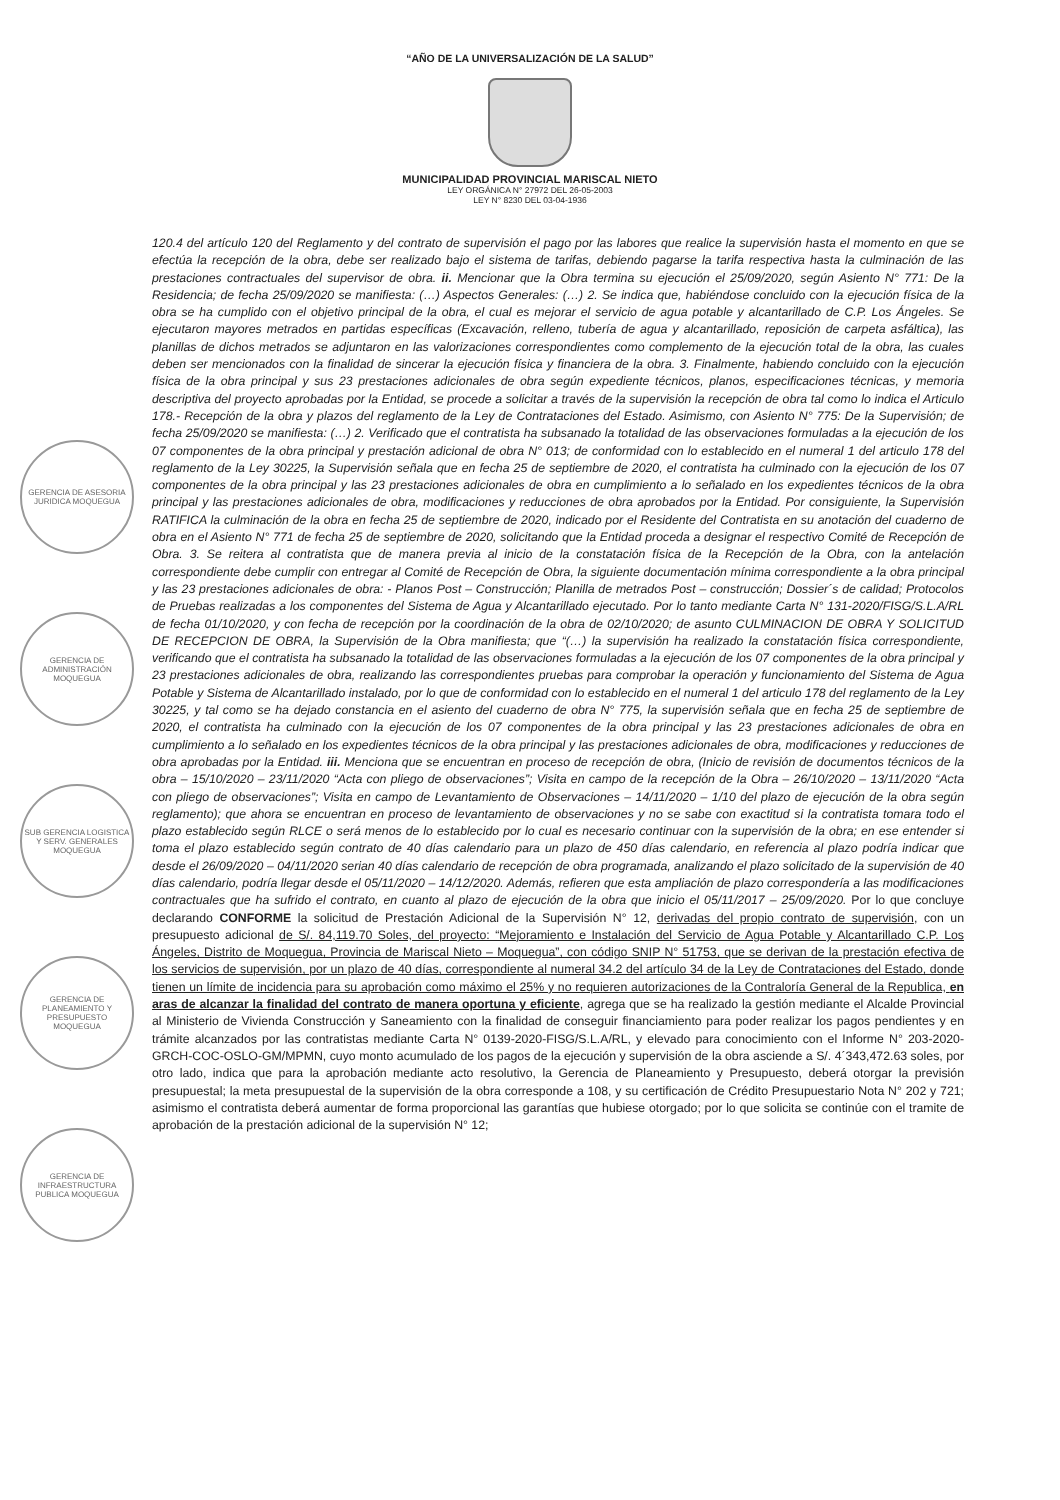“AÑO DE LA UNIVERSALIZACIÓN DE LA SALUD”
MUNICIPALIDAD PROVINCIAL MARISCAL NIETO
LEY ORGÁNICA N° 27972 DEL 26-05-2003
LEY N° 8230 DEL 03-04-1936
GERENCIA DE ASESORIA JURIDICA MOQUEGUA
GERENCIA DE ADMINISTRACIÓN MOQUEGUA
SUB GERENCIA LOGISTICA Y SERV. GENERALES MOQUEGUA
GERENCIA DE PLANEAMIENTO Y PRESUPUESTO MOQUEGUA
GERENCIA DE INFRAESTRUCTURA PUBLICA MOQUEGUA
120.4 del artículo 120 del Reglamento y del contrato de supervisión el pago por las labores que realice la supervisión hasta el momento en que se efectúa la recepción de la obra, debe ser realizado bajo el sistema de tarifas, debiendo pagarse la tarifa respectiva hasta la culminación de las prestaciones contractuales del supervisor de obra. ii. Mencionar que la Obra termina su ejecución el 25/09/2020, según Asiento N° 771: De la Residencia; de fecha 25/09/2020 se manifiesta: (…) Aspectos Generales: (…) 2. Se indica que, habiéndose concluido con la ejecución física de la obra se ha cumplido con el objetivo principal de la obra, el cual es mejorar el servicio de agua potable y alcantarillado de C.P. Los Ángeles. Se ejecutaron mayores metrados en partidas específicas (Excavación, relleno, tubería de agua y alcantarillado, reposición de carpeta asfáltica), las planillas de dichos metrados se adjuntaron en las valorizaciones correspondientes como complemento de la ejecución total de la obra, las cuales deben ser mencionados con la finalidad de sincerar la ejecución física y financiera de la obra. 3. Finalmente, habiendo concluido con la ejecución física de la obra principal y sus 23 prestaciones adicionales de obra según expediente técnicos, planos, especificaciones técnicas, y memoria descriptiva del proyecto aprobadas por la Entidad, se procede a solicitar a través de la supervisión la recepción de obra tal como lo indica el Articulo 178.- Recepción de la obra y plazos del reglamento de la Ley de Contrataciones del Estado. Asimismo, con Asiento N° 775: De la Supervisión; de fecha 25/09/2020 se manifiesta: (…) 2. Verificado que el contratista ha subsanado la totalidad de las observaciones formuladas a la ejecución de los 07 componentes de la obra principal y prestación adicional de obra N° 013; de conformidad con lo establecido en el numeral 1 del articulo 178 del reglamento de la Ley 30225, la Supervisión señala que en fecha 25 de septiembre de 2020, el contratista ha culminado con la ejecución de los 07 componentes de la obra principal y las 23 prestaciones adicionales de obra en cumplimiento a lo señalado en los expedientes técnicos de la obra principal y las prestaciones adicionales de obra, modificaciones y reducciones de obra aprobados por la Entidad. Por consiguiente, la Supervisión RATIFICA la culminación de la obra en fecha 25 de septiembre de 2020, indicado por el Residente del Contratista en su anotación del cuaderno de obra en el Asiento N° 771 de fecha 25 de septiembre de 2020, solicitando que la Entidad proceda a designar el respectivo Comité de Recepción de Obra. 3. Se reitera al contratista que de manera previa al inicio de la constatación física de la Recepción de la Obra, con la antelación correspondiente debe cumplir con entregar al Comité de Recepción de Obra, la siguiente documentación mínima correspondiente a la obra principal y las 23 prestaciones adicionales de obra: - Planos Post – Construcción; Planilla de metrados Post – construcción; Dossier´s de calidad; Protocolos de Pruebas realizadas a los componentes del Sistema de Agua y Alcantarillado ejecutado. Por lo tanto mediante Carta N° 131-2020/FISG/S.L.A/RL de fecha 01/10/2020, y con fecha de recepción por la coordinación de la obra de 02/10/2020; de asunto CULMINACION DE OBRA Y SOLICITUD DE RECEPCION DE OBRA, la Supervisión de la Obra manifiesta; que “(…) la supervisión ha realizado la constatación física correspondiente, verificando que el contratista ha subsanado la totalidad de las observaciones formuladas a la ejecución de los 07 componentes de la obra principal y 23 prestaciones adicionales de obra, realizando las correspondientes pruebas para comprobar la operación y funcionamiento del Sistema de Agua Potable y Sistema de Alcantarillado instalado, por lo que de conformidad con lo establecido en el numeral 1 del articulo 178 del reglamento de la Ley 30225, y tal como se ha dejado constancia en el asiento del cuaderno de obra N° 775, la supervisión señala que en fecha 25 de septiembre de 2020, el contratista ha culminado con la ejecución de los 07 componentes de la obra principal y las 23 prestaciones adicionales de obra en cumplimiento a lo señalado en los expedientes técnicos de la obra principal y las prestaciones adicionales de obra, modificaciones y reducciones de obra aprobadas por la Entidad. iii. Menciona que se encuentran en proceso de recepción de obra, (Inicio de revisión de documentos técnicos de la obra – 15/10/2020 – 23/11/2020 “Acta con pliego de observaciones”; Visita en campo de la recepción de la Obra – 26/10/2020 – 13/11/2020 “Acta con pliego de observaciones”; Visita en campo de Levantamiento de Observaciones – 14/11/2020 – 1/10 del plazo de ejecución de la obra según reglamento); que ahora se encuentran en proceso de levantamiento de observaciones y no se sabe con exactitud si la contratista tomara todo el plazo establecido según RLCE o será menos de lo establecido por lo cual es necesario continuar con la supervisión de la obra; en ese entender si toma el plazo establecido según contrato de 40 días calendario para un plazo de 450 días calendario, en referencia al plazo podría indicar que desde el 26/09/2020 – 04/11/2020 serian 40 días calendario de recepción de obra programada, analizando el plazo solicitado de la supervisión de 40 días calendario, podría llegar desde el 05/11/2020 – 14/12/2020. Además, refieren que esta ampliación de plazo correspondería a las modificaciones contractuales que ha sufrido el contrato, en cuanto al plazo de ejecución de la obra que inicio el 05/11/2017 – 25/09/2020. Por lo que concluye declarando CONFORME la solicitud de Prestación Adicional de la Supervisión N° 12, derivadas del propio contrato de supervisión, con un presupuesto adicional de S/. 84,119.70 Soles, del proyecto: “Mejoramiento e Instalación del Servicio de Agua Potable y Alcantarillado C.P. Los Ángeles, Distrito de Moquegua, Provincia de Mariscal Nieto – Moquegua”, con código SNIP N° 51753, que se derivan de la prestación efectiva de los servicios de supervisión, por un plazo de 40 días, correspondiente al numeral 34.2 del artículo 34 de la Ley de Contrataciones del Estado, donde tienen un límite de incidencia para su aprobación como máximo el 25% y no requieren autorizaciones de la Contraloría General de la Republica, en aras de alcanzar la finalidad del contrato de manera oportuna y eficiente, agrega que se ha realizado la gestión mediante el Alcalde Provincial al Ministerio de Vivienda Construcción y Saneamiento con la finalidad de conseguir financiamiento para poder realizar los pagos pendientes y en trámite alcanzados por las contratistas mediante Carta N° 0139-2020-FISG/S.L.A/RL, y elevado para conocimiento con el Informe N° 203-2020-GRCH-COC-OSLO-GM/MPMN, cuyo monto acumulado de los pagos de la ejecución y supervisión de la obra asciende a S/. 4´343,472.63 soles, por otro lado, indica que para la aprobación mediante acto resolutivo, la Gerencia de Planeamiento y Presupuesto, deberá otorgar la previsión presupuestal; la meta presupuestal de la supervisión de la obra corresponde a 108, y su certificación de Crédito Presupuestario Nota N° 202 y 721; asimismo el contratista deberá aumentar de forma proporcional las garantías que hubiese otorgado; por lo que solicita se continúe con el tramite de aprobación de la prestación adicional de la supervisión N° 12;